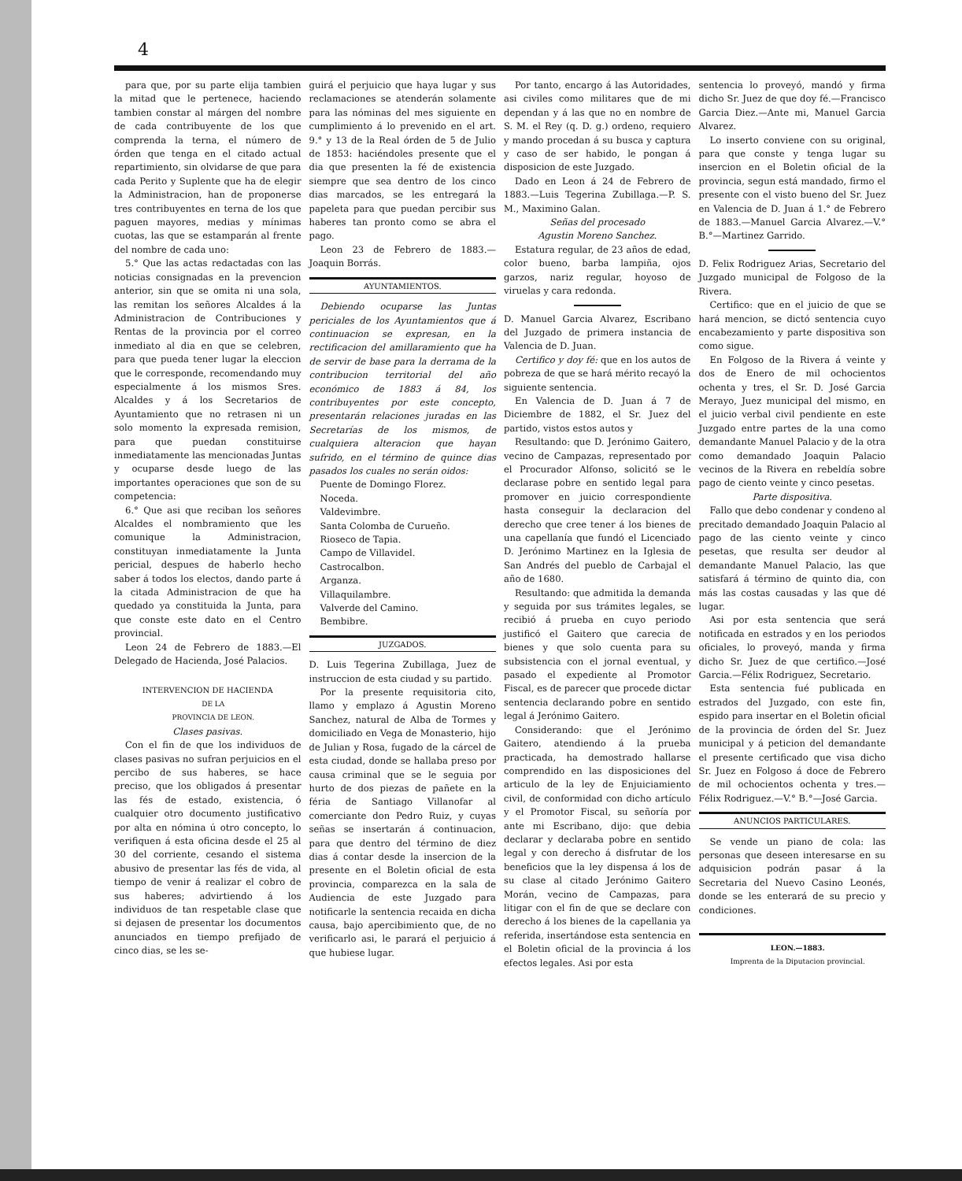4
para que, por su parte elija tambien la mitad que le pertenece, haciendo tambien constar al márgen del nombre de cada contribuyente de los que comprenda la terna, el número de órden que tenga en el citado actual repartimiento, sin olvidarse de que para cada Perito y Suplente que ha de elegir la Administracion, han de proponerse tres contribuyentes en terna de los que paguen mayores, medias y mínimas cuotas, las que se estamparán al frente del nombre de cada uno:
5.° Que las actas redactadas con las noticias consignadas en la prevencion anterior, sin que se omita ni una sola, las remitan los señores Alcaldes á la Administracion de Contribuciones y Rentas de la provincia por el correo inmediato al dia en que se celebren, para que pueda tener lugar la eleccion que le corresponde, recomendando muy especialmente á los mismos Sres. Alcaldes y á los Secretarios de Ayuntamiento que no retrasen ni un solo momento la expresada remision, para que puedan constituirse inmediatamente las mencionadas Juntas y ocuparse desde luego de las importantes operaciones que son de su competencia:
6.° Que asi que reciban los señores Alcaldes el nombramiento que les comunique la Administracion, constituyan inmediatamente la Junta pericial, despues de haberlo hecho saber á todos los electos, dando parte á la citada Administracion de que ha quedado ya constituida la Junta, para que conste este dato en el Centro provincial.
Leon 24 de Febrero de 1883.—El Delegado de Hacienda, José Palacios.
INTERVENCION DE HACIENDA
DE LA
PROVINCIA DE LEON.
Clases pasivas.
Con el fin de que los individuos de clases pasivas no sufran perjuicios en el percibo de sus haberes, se hace preciso, que los obligados á presentar las fés de estado, existencia, ó cualquier otro documento justificativo por alta en nómina ú otro concepto, lo verifiquen á esta oficina desde el 25 al 30 del corriente, cesando el sistema abusivo de presentar las fés de vida, al tiempo de venir á realizar el cobro de sus haberes; advirtiendo á los individuos de tan respetable clase que si dejasen de presentar los documentos anunciados en tiempo prefijado de cinco dias, se les se-
guirá el perjuicio que haya lugar y sus reclamaciones se atenderán solamente para las nóminas del mes siguiente en cumplimiento á lo prevenido en el art. 9.° y 13 de la Real órden de 5 de Julio de 1853: haciéndoles presente que el dia que presenten la fé de existencia siempre que sea dentro de los cinco dias marcados, se les entregará la papeleta para que puedan percibir sus haberes tan pronto como se abra el pago.
Leon 23 de Febrero de 1883.—Joaquin Borrás.
AYUNTAMIENTOS.
Debiendo ocuparse las Juntas periciales de los Ayuntamientos que á continuacion se expresan, en la rectificacion del amillaramiento que ha de servir de base para la derrama de la contribucion territorial del año económico de 1883 á 84, los contribuyentes por este concepto, presentarán relaciones juradas en las Secretarías de los mismos, de cualquiera alteracion que hayan sufrido, en el término de quince dias pasados los cuales no serán oidos:
Puente de Domingo Florez.
Noceda.
Valdevimbre.
Santa Colomba de Curueño.
Rioseco de Tapia.
Campo de Villavidel.
Castrocalbon.
Arganza.
Villaquilambre.
Valverde del Camino.
Bembibre.
JUZGADOS.
D. Luis Tegerina Zubillaga, Juez de instruccion de esta ciudad y su partido.
Por la presente requisitoria cito, llamo y emplazo á Agustin Moreno Sanchez, natural de Alba de Tormes y domiciliado en Vega de Monasterio, hijo de Julian y Rosa, fugado de la cárcel de esta ciudad, donde se hallaba preso por causa criminal que se le seguia por hurto de dos piezas de pañete en la féria de Santiago Villanofar al comerciante don Pedro Ruiz, y cuyas señas se insertarán á continuacion, para que dentro del término de diez dias á contar desde la insercion de la presente en el Boletin oficial de esta provincia, comparezca en la sala de Audiencia de este Juzgado para notificarle la sentencia recaida en dicha causa, bajo apercibimiento que, de no verificarlo asi, le parará el perjuicio á que hubiese lugar.
Por tanto, encargo á las Autoridades, asi civiles como militares que de mi dependan y á las que no en nombre de S. M. el Rey (q. D. g.) ordeno, requiero y mando procedan á su busca y captura y caso de ser habido, le pongan á disposicion de este Juzgado.
Dado en Leon á 24 de Febrero de 1883.—Luis Tegerina Zubillaga.—P. S. M., Maximino Galan.
Señas del procesado
Agustin Moreno Sanchez.
Estatura regular, de 23 años de edad, color bueno, barba lampiña, ojos garzos, nariz regular, hoyoso de viruelas y cara redonda.
D. Manuel Garcia Alvarez, Escribano del Juzgado de primera instancia de Valencia de D. Juan.
Certifico y doy fé: que en los autos de pobreza de que se hará mérito recayó la siguiente sentencia.
En Valencia de D. Juan á 7 de Diciembre de 1882, el Sr. Juez del partido, vistos estos autos y
Resultando: que D. Jerónimo Gaitero, vecino de Campazas, representado por el Procurador Alfonso, solicitó se le declarase pobre en sentido legal para promover en juicio correspondiente hasta conseguir la declaracion del derecho que cree tener á los bienes de una capellanía que fundó el Licenciado D. Jerónimo Martinez en la Iglesia de San Andrés del pueblo de Carbajal el año de 1680.
Resultando: que admitida la demanda y seguida por sus trámites legales, se recibió á prueba en cuyo periodo justificó el Gaitero que carecia de bienes y que solo cuenta para su subsistencia con el jornal eventual, y pasado el expediente al Promotor Fiscal, es de parecer que procede dictar sentencia declarando pobre en sentido legal á Jerónimo Gaitero.
Considerando: que el Jerónimo Gaitero, atendiendo á la prueba practicada, ha demostrado hallarse comprendido en las disposiciones del articulo de la ley de Enjuiciamiento civil, de conformidad con dicho artículo y el Promotor Fiscal, su señoría por ante mi Escribano, dijo: que debia declarar y declaraba pobre en sentido legal y con derecho á disfrutar de los beneficios que la ley dispensa á los de su clase al citado Jerónimo Gaitero Morán, vecino de Campazas, para litigar con el fin de que se declare con derecho á los bienes de la capellania ya referida, insertándose esta sentencia en el Boletin oficial de la provincia á los efectos legales. Asi por esta
sentencia lo proveyó, mandó y firma dicho Sr. Juez de que doy fé.—Francisco Garcia Diez.—Ante mi, Manuel Garcia Alvarez.
Lo inserto conviene con su original, para que conste y tenga lugar su insercion en el Boletin oficial de la provincia, segun está mandado, firmo el presente con el visto bueno del Sr. Juez en Valencia de D. Juan á 1.° de Febrero de 1883.—Manuel Garcia Alvarez.—V.° B.°—Martinez Garrido.
D. Felix Rodriguez Arias, Secretario del Juzgado municipal de Folgoso de la Rivera.
Certifico: que en el juicio de que se hará mencion, se dictó sentencia cuyo encabezamiento y parte dispositiva son como sigue.
En Folgoso de la Rivera á veinte y dos de Enero de mil ochocientos ochenta y tres, el Sr. D. José Garcia Merayo, Juez municipal del mismo, en el juicio verbal civil pendiente en este Juzgado entre partes de la una como demandante Manuel Palacio y de la otra como demandado Joaquin Palacio vecinos de la Rivera en rebeldía sobre pago de ciento veinte y cinco pesetas.
Parte dispositiva.
Fallo que debo condenar y condeno al precitado demandado Joaquin Palacio al pago de las ciento veinte y cinco pesetas, que resulta ser deudor al demandante Manuel Palacio, las que satisfará á término de quinto dia, con más las costas causadas y las que dé lugar.
Asi por esta sentencia que será notificada en estrados y en los periodos oficiales, lo proveyó, manda y firma dicho Sr. Juez de que certifico.—José Garcia.—Félix Rodriguez, Secretario.
Esta sentencia fué publicada en estrados del Juzgado, con este fin, espido para insertar en el Boletin oficial de la provincia de órden del Sr. Juez municipal y á peticion del demandante el presente certificado que visa dicho Sr. Juez en Folgoso á doce de Febrero de mil ochocientos ochenta y tres.—Félix Rodriguez.—V.° B.°—José Garcia.
ANUNCIOS PARTICULARES.
Se vende un piano de cola: las personas que deseen interesarse en su adquisicion podrán pasar á la Secretaria del Nuevo Casino Leonés, donde se les enterará de su precio y condiciones.
LEON.—1883.
Imprenta de la Diputacion provincial.